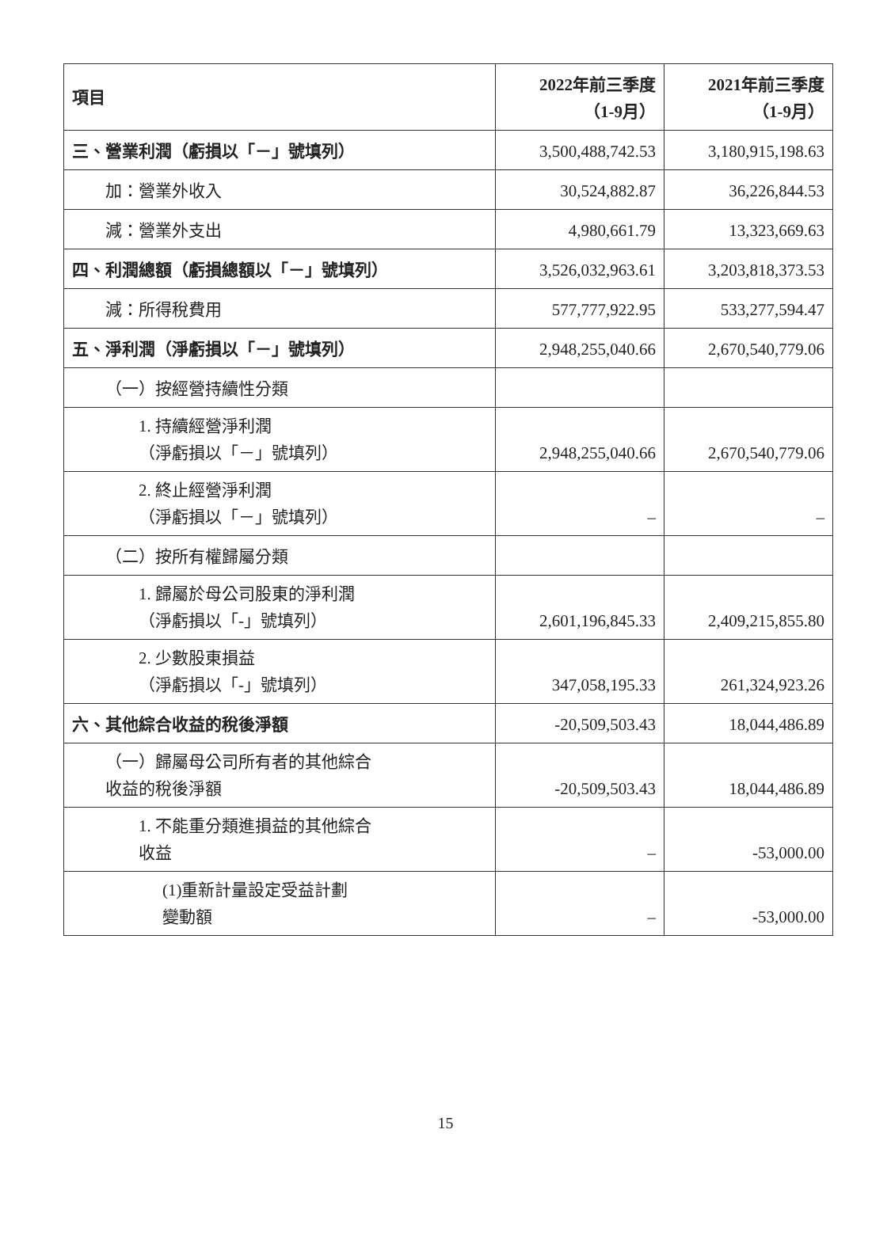| 項目 | 2022年前三季度 （1-9月） | 2021年前三季度 （1-9月） |
| --- | --- | --- |
| 三、營業利潤（虧損以「－」號填列） | 3,500,488,742.53 | 3,180,915,198.63 |
| 加：營業外收入 | 30,524,882.87 | 36,226,844.53 |
| 減：營業外支出 | 4,980,661.79 | 13,323,669.63 |
| 四、利潤總額（虧損總額以「－」號填列） | 3,526,032,963.61 | 3,203,818,373.53 |
| 減：所得稅費用 | 577,777,922.95 | 533,277,594.47 |
| 五、淨利潤（淨虧損以「－」號填列） | 2,948,255,040.66 | 2,670,540,779.06 |
| （一）按經營持續性分類 | | |
| 1. 持續經營淨利潤 （淨虧損以「－」號填列） | 2,948,255,040.66 | 2,670,540,779.06 |
| 2. 終止經營淨利潤 （淨虧損以「－」號填列） | – | – |
| （二）按所有權歸屬分類 | | |
| 1. 歸屬於母公司股東的淨利潤 （淨虧損以「-」號填列） | 2,601,196,845.33 | 2,409,215,855.80 |
| 2. 少數股東損益 （淨虧損以「-」號填列） | 347,058,195.33 | 261,324,923.26 |
| 六、其他綜合收益的稅後淨額 | -20,509,503.43 | 18,044,486.89 |
| （一）歸屬母公司所有者的其他綜合 收益的稅後淨額 | -20,509,503.43 | 18,044,486.89 |
| 1. 不能重分類進損益的其他綜合 收益 | – | -53,000.00 |
| (1)重新計量設定受益計劃 變動額 | – | -53,000.00 |
15